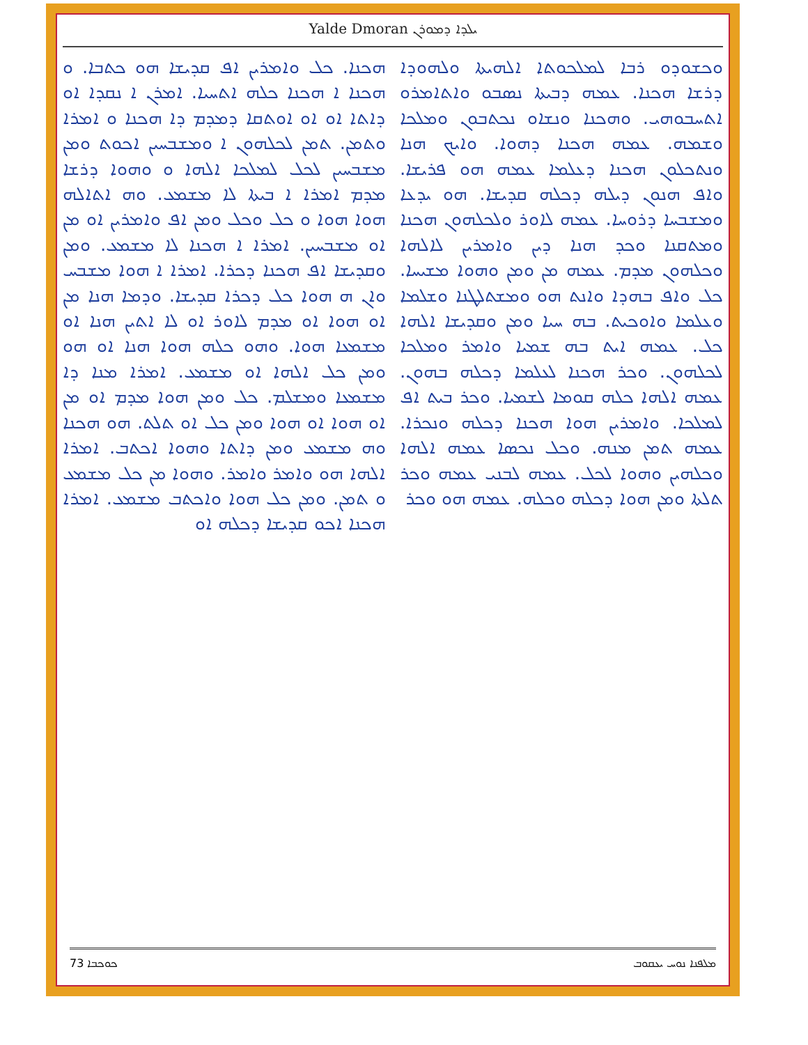Yalde Dmoran ܝܠܕܐ ܕܡܘܪܢ
ܘܟܫܘܕܘ ܪܒܐ ܠܡܠܟܘܬܐ ܐܠܗܝܬܐ ܘܠܗܘܕܐ ܕܪܫܐ ܗܟܢܐ. ܥܡܗ ܕܒܝܬܐ ܢܣܒܘ ܘܐܬܐܡܪܘ ܐܬܚܒܘܗܝ. ܘܗܟܢܐ ܘܢܫܐܘ ܢܟܬܒܘܢ ܘܡܠܟܐ ܘܫܡܗ. ܥܡܗ ܗܟܢܐ ܕܗܘܐ. ܘܐܝܟ ܗܢܐ ܘܢܬܟܠܘܢ ܗܟܢܐ ܕܥܠܡܐ ܥܡܗ ܗܘ ܦܪܝܫܐ. ܘܐܦ ܗܢܘܢ ܕܝܠܗ ܕܟܠܗ ܩܕܝܫܐ. ܗܘ ܝܕܥܐ ܘܡܫܒܚܐ ܕܪܘܚܐ. ܥܡܗ ܠܐܘܪ ܘܠܟܠܗܘܢ ܗܟܢܐ ܘܡܬܩܢܐ ܘܟܕ ܗܢܐ ܕܝܢ ܘܐܡܪܝܢ ܠܐܠܗܐ ܘܟܠܗܘܢ ܡܕܡ. ܥܡܗ ܡܢ ܘܡܢ ܘܗܘܐ ܡܫܝܚܐ. ܟܠ ܘܐܦ ܒܗܕܐ ܘܐܢܬ ܗܘ ܘܡܫܬܠܛܢܐ ܘܫܠܡܐ ܘܥܠܡܐ ܘܐܘܟܝܬ. ܒܗ ܚܝܐ ܘܡܢ ܘܩܕܝܫܐ ܐܠܗܐ ܟܠ. ܥܡܗ ܐܝܬ ܒܗ ܫܡܝܐ ܘܐܡܪ ܘܡܠܟܐ ܠܟܠܗܘܢ. ܘܟܪ ܗܟܢܐ ܠܥܠܡܐ ܕܟܠܗ ܒܗܘܢ. ܥܡܗ ܐܠܗܐ ܟܠܗ ܩܘܡܐ ܠܫܡܝܐ. ܘܟܪ ܒܝܬ ܐܦ ܠܡܠܟܐ. ܘܐܡܪܝܢ ܗܘܐ ܗܟܢܐ ܕܟܠܗ ܘܢܟܪܐ. ܥܡܗ ܬܡܢ ܡܢܗ. ܘܟܠ ܢܟܣܐ ܥܡܗ ܐܠܗܐ ܘܟܠܗܝܢ ܘܗܘܐ ܠܟܠ. ܥܡܗ ܠܒܢܝ ܥܡܗ ܘܟܪ ܬܠܬܐ ܘܡܢ ܗܘܐ ܕܟܠܗ ܘܟܠܗ. ܥܡܗ ܗܘ ܘܟܪ
ܗܟܢܐ. ܟܠ ܘܐܡܪܝܢ ܐܦ ܩܕܝܫܐ ܗܘ ܟܬܒܐ. ܘ ܗܟܢܐ ܐ ܗܟܢܐ ܟܠܗ ܐܬܚܝܐ. ܐܡܪܢ ܐ ܢܩܕܐ ܐܘ ܕܐܬܐ ܐܘ ܐܘ ܐܘܬܩܐ ܕܡܕܡ ܕܐ ܗܟܢܐ ܘ ܐܡܪܐ ܘܬܡܢ. ܬܡܢ ܠܟܠܗܘܢ ܐ ܘܡܫܒܚܝܢ ܐܟܘܬ ܘܡܢ ܡܫܒܚܝܢ ܠܟܠ ܠܡܠܟܐ ܐܠܗܐ ܘ ܘܗܘܐ ܕܪܫܐ ܡܕܡ ܐܡܪܐ ܐ ܒܝܬܐ ܠܐ ܡܫܡܥ. ܘܗ ܐܬܐܠܗ ܗܘܐ ܗܘܐ ܘ ܟܠ ܘܟܠ ܘܡܢ ܐܦ ܘܐܡܪܝܢ ܐܘ ܡܢ ܐܘ ܡܫܒܚܝܢ. ܐܡܪܐ ܐ ܗܟܢܐ ܠܐ ܡܫܡܥ. ܘܡܢ ܘܩܕܝܫܐ ܐܦ ܗܟܢܐ ܕܟܪܐ. ܐܡܪܐ ܐ ܗܘܐ ܡܫܒܚ ܘܐܢ ܗ ܗܘܐ ܟܠ ܕܟܪܐ ܩܕܝܫܐ. ܘܕܡܐ ܗܢܐ ܡܢ ܐܘ ܗܘܐ ܐܘ ܡܕܡ ܠܐܘܪ ܐܘ ܠܐ ܐܬܝܢ ܗܢܐ ܐܘ ܡܫܡܥܐ ܗܘܐ. ܘܗܘ ܟܠܗ ܗܘܐ ܗܢܐ ܐܘ ܗܘ ܘܡܢ ܟܠ ܐܠܗܐ ܐܘ ܡܫܡܥ. ܐܡܪܐ ܡܢܐ ܕܐ ܡܫܡܥܐ ܘܡܫܠܡ. ܟܠ ܘܡܢ ܗܘܐ ܡܕܡ ܐܘ ܡܢ ܐܘ ܗܘܐ ܐܘ ܗܘܐ ܘܡܢ ܟܠ ܐܘ ܬܠܬ. ܗܘ ܗܟܢܐ ܘܗ ܡܫܡܥ ܘܡܢ ܕܐܬܐ ܘܗܘܐ ܐܟܬܒ. ܐܡܪܐ ܐܠܗܐ ܗܘ ܘܐܡܪ ܘܐܡܪ. ܘܗܘܐ ܡܢ ܟܠ ܡܫܡܥ ܘ ܬܡܢ. ܘܡܢ ܟܠ ܗܘܐ ܘܐܟܬܒ ܡܫܡܥ. ܐܡܪܐ ܗܟܢܐ ܐܟܘ ܩܕܝܫܐ ܕܟܠܗ ܐܘ
ܟܘܟܒܐ 73 ܡܠܦܢܐ ܢܘܚ ܝܥܩܘܒ